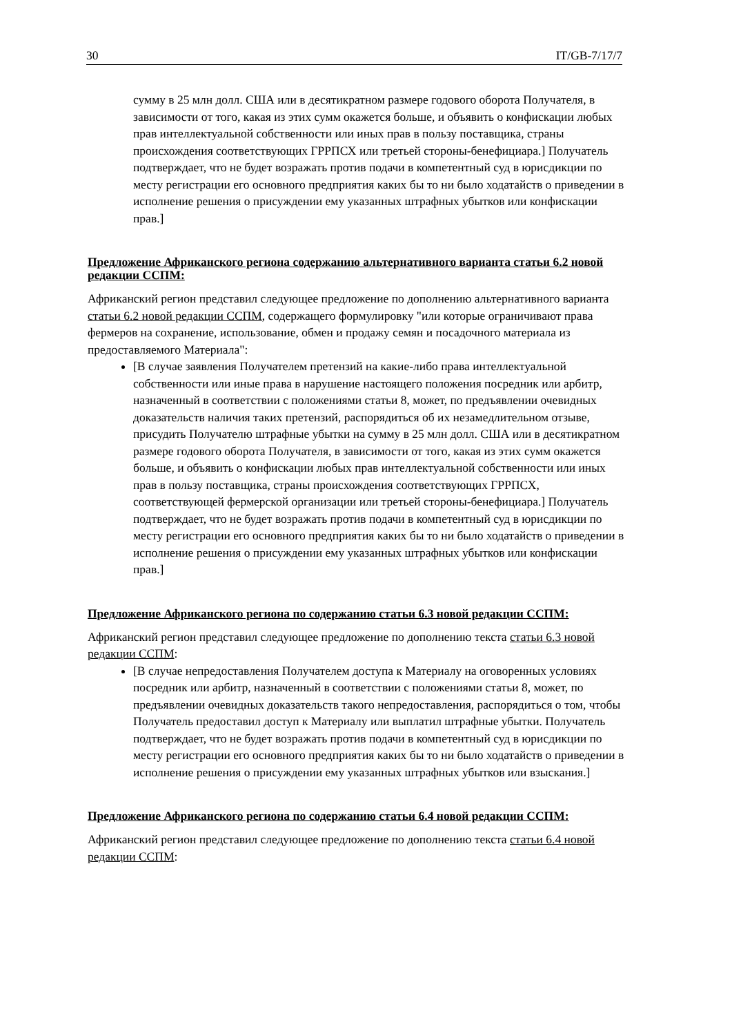30 IT/GB-7/17/7
сумму в 25 млн долл. США или в десятикратном размере годового оборота Получателя, в зависимости от того, какая из этих сумм окажется больше, и объявить о конфискации любых прав интеллектуальной собственности или иных прав в пользу поставщика, страны происхождения соответствующих ГРРПСХ или третьей стороны-бенефициара.] Получатель подтверждает, что не будет возражать против подачи в компетентный суд в юрисдикции по месту регистрации его основного предприятия каких бы то ни было ходатайств о приведении в исполнение решения о присуждении ему указанных штрафных убытков или конфискации прав.]
Предложение Африканского региона содержанию альтернативного варианта статьи 6.2 новой редакции ССПМ:
Африканский регион представил следующее предложение по дополнению альтернативного варианта статьи 6.2 новой редакции ССПМ, содержащего формулировку "или которые ограничивают права фермеров на сохранение, использование, обмен и продажу семян и посадочного материала из предоставляемого Материала":
[В случае заявления Получателем претензий на какие-либо права интеллектуальной собственности или иные права в нарушение настоящего положения посредник или арбитр, назначенный в соответствии с положениями статьи 8, может, по предъявлении очевидных доказательств наличия таких претензий, распорядиться об их незамедлительном отзыве, присудить Получателю штрафные убытки на сумму в 25 млн долл. США или в десятикратном размере годового оборота Получателя, в зависимости от того, какая из этих сумм окажется больше, и объявить о конфискации любых прав интеллектуальной собственности или иных прав в пользу поставщика, страны происхождения соответствующих ГРРПСХ, соответствующей фермерской организации или третьей стороны-бенефициара.] Получатель подтверждает, что не будет возражать против подачи в компетентный суд в юрисдикции по месту регистрации его основного предприятия каких бы то ни было ходатайств о приведении в исполнение решения о присуждении ему указанных штрафных убытков или конфискации прав.]
Предложение Африканского региона по содержанию статьи 6.3 новой редакции ССПМ:
Африканский регион представил следующее предложение по дополнению текста статьи 6.3 новой редакции ССПМ:
[В случае непредоставления Получателем доступа к Материалу на оговоренных условиях посредник или арбитр, назначенный в соответствии с положениями статьи 8, может, по предъявлении очевидных доказательств такого непредоставления, распорядиться о том, чтобы Получатель предоставил доступ к Материалу или выплатил штрафные убытки. Получатель подтверждает, что не будет возражать против подачи в компетентный суд в юрисдикции по месту регистрации его основного предприятия каких бы то ни было ходатайств о приведении в исполнение решения о присуждении ему указанных штрафных убытков или взыскания.]
Предложение Африканского региона по содержанию статьи 6.4 новой редакции ССПМ:
Африканский регион представил следующее предложение по дополнению текста статьи 6.4 новой редакции ССПМ: